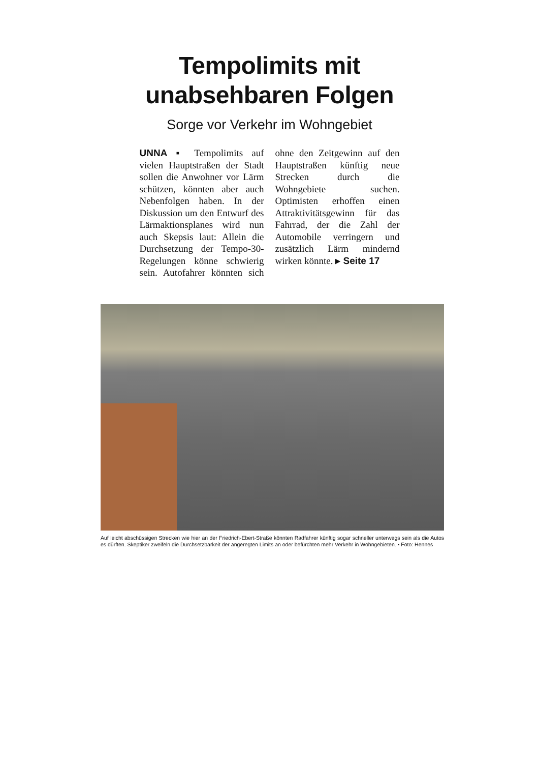Tempolimits mit
unabsehbaren Folgen
Sorge vor Verkehr im Wohngebiet
UNNA ▪ Tempolimits auf vielen Hauptstraßen der Stadt sollen die Anwohner vor Lärm schützen, könnten aber auch Nebenfolgen haben. In der Diskussion um den Entwurf des Lärmaktionsplanes wird nun auch Skepsis laut: Allein die Durchsetzung der Tempo-30-Regelungen könne schwierig sein. Autofahrer könnten sich ohne den Zeitgewinn auf den Hauptstraßen künftig neue Strecken durch die Wohngebiete suchen. Optimisten erhoffen einen Attraktivitätsgewinn für das Fahrrad, der die Zahl der Automobile verringern und zusätzlich Lärm mindernd wirken könnte. ▸ Seite 17
Auf leicht abschüssigen Strecken wie hier an der Friedrich-Ebert-Straße könnten Radfahrer künftig sogar schneller unterwegs sein als die Autos es dürften. Skeptiker zweifeln die Durchsetzbarkeit der angeregten Limits an oder befürchten mehr Verkehr in Wohngebieten. ▪ Foto: Hennes